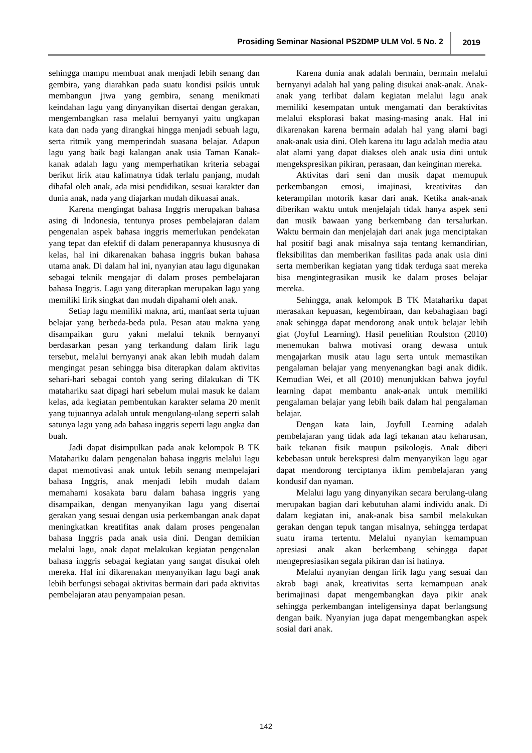Prosiding Seminar Nasional PS2DMP ULM Vol. 5 No. 2
2019
sehingga mampu membuat anak menjadi lebih senang dan gembira, yang diarahkan pada suatu kondisi psikis untuk membangun jiwa yang gembira, senang menikmati keindahan lagu yang dinyanyikan disertai dengan gerakan, mengembangkan rasa melalui bernyanyi yaitu ungkapan kata dan nada yang dirangkai hingga menjadi sebuah lagu, serta ritmik yang memperindah suasana belajar. Adapun lagu yang baik bagi kalangan anak usia Taman Kanak-kanak adalah lagu yang memperhatikan kriteria sebagai berikut lirik atau kalimatnya tidak terlalu panjang, mudah dihafal oleh anak, ada misi pendidikan, sesuai karakter dan dunia anak, nada yang diajarkan mudah dikuasai anak.
Karena mengingat bahasa Inggris merupakan bahasa asing di Indonesia, tentunya proses pembelajaran dalam pengenalan aspek bahasa inggris memerlukan pendekatan yang tepat dan efektif di dalam penerapannya khususnya di kelas, hal ini dikarenakan bahasa inggris bukan bahasa utama anak. Di dalam hal ini, nyanyian atau lagu digunakan sebagai teknik mengajar di dalam proses pembelajaran bahasa Inggris. Lagu yang diterapkan merupakan lagu yang memiliki lirik singkat dan mudah dipahami oleh anak.
Setiap lagu memiliki makna, arti, manfaat serta tujuan belajar yang berbeda-beda pula. Pesan atau makna yang disampaikan guru yakni melalui teknik bernyanyi berdasarkan pesan yang terkandung dalam lirik lagu tersebut, melalui bernyanyi anak akan lebih mudah dalam mengingat pesan sehingga bisa diterapkan dalam aktivitas sehari-hari sebagai contoh yang sering dilakukan di TK matahariku saat dipagi hari sebelum mulai masuk ke dalam kelas, ada kegiatan pembentukan karakter selama 20 menit yang tujuannya adalah untuk mengulang-ulang seperti salah satunya lagu yang ada bahasa inggris seperti lagu angka dan buah.
Jadi dapat disimpulkan pada anak kelompok B TK Matahariku dalam pengenalan bahasa inggris melalui lagu dapat memotivasi anak untuk lebih senang mempelajari bahasa Inggris, anak menjadi lebih mudah dalam memahami kosakata baru dalam bahasa inggris yang disampaikan, dengan menyanyikan lagu yang disertai gerakan yang sesuai dengan usia perkembangan anak dapat meningkatkan kreatifitas anak dalam proses pengenalan bahasa Inggris pada anak usia dini. Dengan demikian melalui lagu, anak dapat melakukan kegiatan pengenalan bahasa inggris sebagai kegiatan yang sangat disukai oleh mereka. Hal ini dikarenakan menyanyikan lagu bagi anak lebih berfungsi sebagai aktivitas bermain dari pada aktivitas pembelajaran atau penyampaian pesan.
Karena dunia anak adalah bermain, bermain melalui bernyanyi adalah hal yang paling disukai anak-anak. Anak-anak yang terlibat dalam kegiatan melalui lagu anak memiliki kesempatan untuk mengamati dan beraktivitas melalui eksplorasi bakat masing-masing anak. Hal ini dikarenakan karena bermain adalah hal yang alami bagi anak-anak usia dini. Oleh karena itu lagu adalah media atau alat alami yang dapat diakses oleh anak usia dini untuk mengekspresikan pikiran, perasaan, dan keinginan mereka.
Aktivitas dari seni dan musik dapat memupuk perkembangan emosi, imajinasi, kreativitas dan keterampilan motorik kasar dari anak. Ketika anak-anak diberikan waktu untuk menjelajah tidak hanya aspek seni dan musik bawaan yang berkembang dan tersalurkan. Waktu bermain dan menjelajah dari anak juga menciptakan hal positif bagi anak misalnya saja tentang kemandirian, fleksibilitas dan memberikan fasilitas pada anak usia dini serta memberikan kegiatan yang tidak terduga saat mereka bisa mengintegrasikan musik ke dalam proses belajar mereka.
Sehingga, anak kelompok B TK Matahariku dapat merasakan kepuasan, kegembiraan, dan kebahagiaan bagi anak sehingga dapat mendorong anak untuk belajar lebih giat (Joyful Learning). Hasil penelitian Roulston (2010) menemukan bahwa motivasi orang dewasa untuk mengajarkan musik atau lagu serta untuk memastikan pengalaman belajar yang menyenangkan bagi anak didik. Kemudian Wei, et all (2010) menunjukkan bahwa joyful learning dapat membantu anak-anak untuk memiliki pengalaman belajar yang lebih baik dalam hal pengalaman belajar.
Dengan kata lain, Joyfull Learning adalah pembelajaran yang tidak ada lagi tekanan atau keharusan, baik tekanan fisik maupun psikologis. Anak diberi kebebasan untuk berekspresi dalm menyanyikan lagu agar dapat mendorong terciptanya iklim pembelajaran yang kondusif dan nyaman.
Melalui lagu yang dinyanyikan secara berulang-ulang merupakan bagian dari kebutuhan alami individu anak. Di dalam kegiatan ini, anak-anak bisa sambil melakukan gerakan dengan tepuk tangan misalnya, sehingga terdapat suatu irama tertentu. Melalui nyanyian kemampuan apresiasi anak akan berkembang sehingga dapat mengepresiasikan segala pikiran dan isi hatinya.
Melalui nyanyian dengan lirik lagu yang sesuai dan akrab bagi anak, kreativitas serta kemampuan anak berimajinasi dapat mengembangkan daya pikir anak sehingga perkembangan inteligensinya dapat berlangsung dengan baik. Nyanyian juga dapat mengembangkan aspek sosial dari anak.
142